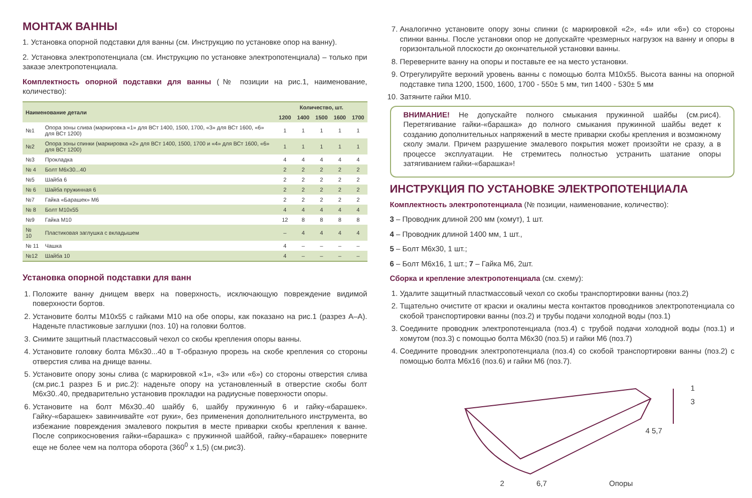МОНТАЖ ВАННЫ
1. Установка опорной подставки для ванны (см. Инструкцию по установке опор на ванну).
2. Установка электропотенциала (см. Инструкцию по установке электропотенциала) – только при заказе электропотенциала.
Комплектность опорной подставки для ванны (№ позиции на рис.1, наименование, количество):
| Наименование детали | | Количество, шт. | | | | |
| --- | --- | --- | --- | --- | --- | --- |
| | | 1200 | 1400 | 1500 | 1600 | 1700 |
| №1 | Опора зоны слива (маркировка «1» для ВСт 1400, 1500, 1700, «3» для ВСт 1600, «6» для ВСт 1200) | 1 | 1 | 1 | 1 | 1 |
| №2 | Опора зоны спинки (маркировка «2» для ВСт 1400, 1500, 1700 и «4» для ВСт 1600, «6» для ВСт 1200) | 1 | 1 | 1 | 1 | 1 |
| №3 | Прокладка | 4 | 4 | 4 | 4 | 4 |
| № 4 | Болт М6х30...40 | 2 | 2 | 2 | 2 | 2 |
| №5 | Шайба 6 | 2 | 2 | 2 | 2 | 2 |
| № 6 | Шайба пружинная 6 | 2 | 2 | 2 | 2 | 2 |
| №7 | Гайка «Барашек» М6 | 2 | 2 | 2 | 2 | 2 |
| № 8 | Болт М10х55 | 4 | 4 | 4 | 4 | 4 |
| №9 | Гайка М10 | 12 | 8 | 8 | 8 | 8 |
| № 10 | Пластиковая заглушка с вкладышем | – | 4 | 4 | 4 | 4 |
| № 11 | Чашка | 4 | – | – | – | – |
| №12 | Шайба 10 | 4 | – | – | – | – |
Установка опорной подставки для ванн
1. Положите ванну днищем вверх на поверхность, исключающую повреждение видимой поверхности бортов.
2. Установите болты М10х55 с гайками М10 на обе опоры, как показано на рис.1 (разрез А–А). Наденьте пластиковые заглушки (поз. 10) на головки болтов.
3. Снимите защитный пластмассовый чехол со скобы крепления опоры ванны.
4. Установите головку болта М6х30...40 в Т-образную прорезь на скобе крепления со стороны отверстия слива на днище ванны.
5. Установите опору зоны слива (с маркировкой «1», «3» или «6») со стороны отверстия слива (см.рис.1 разрез Б и рис.2): наденьте опору на установленный в отверстие скобы болт М6х30..40, предварительно установив прокладки на радиусные поверхности опоры.
6. Установите на болт М6х30..40 шайбу 6, шайбу пружинную 6 и гайку-«барашек». Гайку-«барашек» завинчивайте «от руки», без применения дополнительного инструмента, во избежание повреждения эмалевого покрытия в месте приварки скобы крепления к ванне. После соприкосновения гайки-«барашка» с пружинной шайбой, гайку-«барашек» поверните еще не более чем на полтора оборота (360<sup>0</sup> х 1,5) (см.рис3).
7. Аналогично установите опору зоны спинки (с маркировкой «2», «4» или «6») со стороны спинки ванны. После установки опор не допускайте чрезмерных нагрузок на ванну и опоры в горизонтальной плоскости до окончательной установки ванны.
8. Переверните ванну на опоры и поставьте ее на место установки.
9. Отрегулируйте верхний уровень ванны с помощью болта М10х55. Высота ванны на опорной подставке типа 1200, 1500, 1600, 1700 - 550± 5 мм, тип 1400 - 530± 5 мм
10. Затяните гайки М10.
ВНИМАНИЕ! Не допускайте полного смыкания пружинной шайбы (см.рис4). Перетягивание гайки-«барашка» до полного смыкания пружинной шайбы ведет к созданию дополнительных напряжений в месте приварки скобы крепления и возможному сколу эмали. Причем разрушение эмалевого покрытия может произойти не сразу, а в процессе эксплуатации. Не стремитесь полностью устранить шатание опоры затягиванием гайки-«барашка»!
ИНСТРУКЦИЯ ПО УСТАНОВКЕ ЭЛЕКТРОПОТЕНЦИАЛА
Комплектность электропотенциала (№ позиции, наименование, количество):
3 – Проводник длиной 200 мм (хомут), 1 шт.
4 – Проводник длиной 1400 мм, 1 шт.,
5 – Болт М6х30, 1 шт.;
6 – Болт М6х16, 1 шт.; 7 – Гайка М6, 2шт.
Сборка и крепление электропотенциала (см. схему):
1. Удалите защитный пластмассовый чехол со скобы транспортировки ванны (поз.2)
2. Тщательно очистите от краски и окалины места контактов проводников электропотенциала со скобой транспортировки ванны (поз.2) и трубы подачи холодной воды (поз.1)
3. Соедините проводник электропотенциала (поз.4) с трубой подачи холодной воды (поз.1) и хомутом (поз.3) с помощью болта М6х30 (поз.5) и гайки М6 (поз.7)
4. Соедините проводник электропотенциала (поз.4) со скобой транспортировки ванны (поз.2) с помощью болта М6х16 (поз.6) и гайки М6 (поз.7).
1
3
4 5,7
2 6,7 Опоры